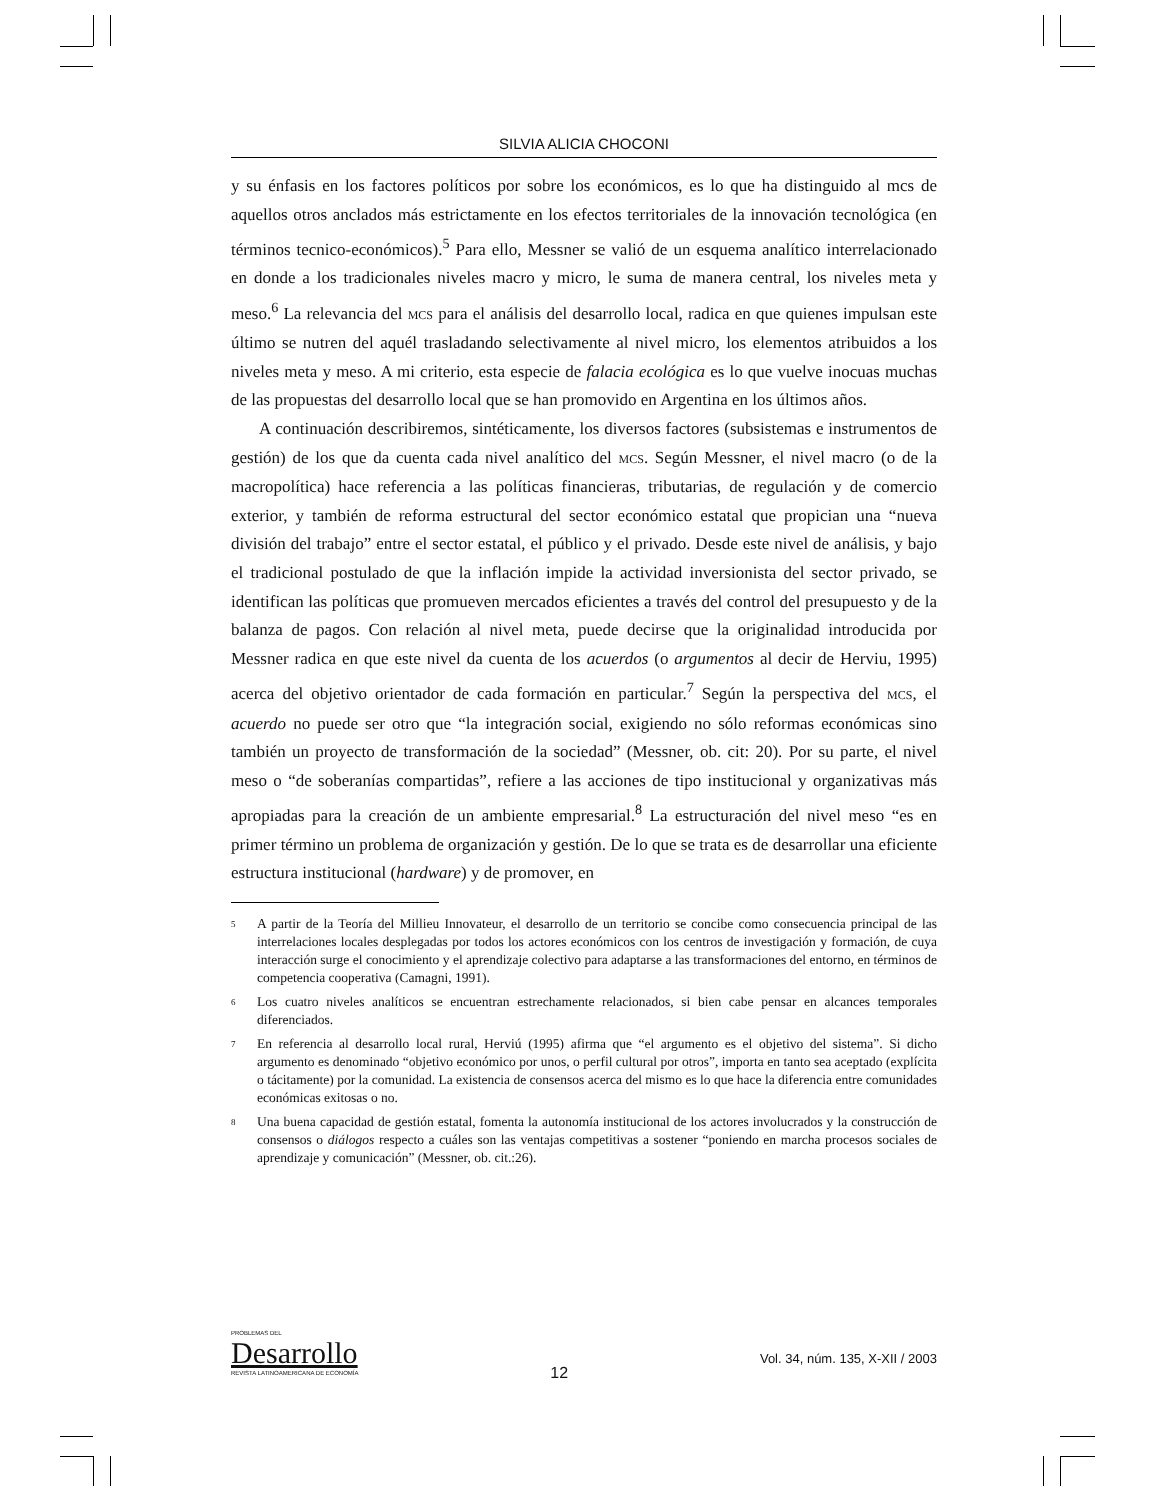SILVIA ALICIA CHOCONI
y su énfasis en los factores políticos por sobre los económicos, es lo que ha distinguido al mcs de aquellos otros anclados más estrictamente en los efectos territoriales de la innovación tecnológica (en términos tecnico-económicos).<sup>5</sup> Para ello, Messner se valió de un esquema analítico interrelacionado en donde a los tradicionales niveles macro y micro, le suma de manera central, los niveles meta y meso.<sup>6</sup> La relevancia del MCS para el análisis del desarrollo local, radica en que quienes impulsan este último se nutren del aquél trasladando selectivamente al nivel micro, los elementos atribuidos a los niveles meta y meso. A mi criterio, esta especie de falacia ecológica es lo que vuelve inocuas muchas de las propuestas del desarrollo local que se han promovido en Argentina en los últimos años.
A continuación describiremos, sintéticamente, los diversos factores (subsistemas e instrumentos de gestión) de los que da cuenta cada nivel analítico del MCS. Según Messner, el nivel macro (o de la macropolítica) hace referencia a las políticas financieras, tributarias, de regulación y de comercio exterior, y también de reforma estructural del sector económico estatal que propician una “nueva división del trabajo” entre el sector estatal, el público y el privado. Desde este nivel de análisis, y bajo el tradicional postulado de que la inflación impide la actividad inversionista del sector privado, se identifican las políticas que promueven mercados eficientes a través del control del presupuesto y de la balanza de pagos. Con relación al nivel meta, puede decirse que la originalidad introducida por Messner radica en que este nivel da cuenta de los acuerdos (o argumentos al decir de Herviu, 1995) acerca del objetivo orientador de cada formación en particular.<sup>7</sup> Según la perspectiva del MCS, el acuerdo no puede ser otro que “la integración social, exigiendo no sólo reformas económicas sino también un proyecto de transformación de la sociedad” (Messner, ob. cit: 20). Por su parte, el nivel meso o “de soberanías compartidas”, refiere a las acciones de tipo institucional y organizativas más apropiadas para la creación de un ambiente empresarial.<sup>8</sup> La estructuración del nivel meso “es en primer término un problema de organización y gestión. De lo que se trata es de desarrollar una eficiente estructura institucional (hardware) y de promover, en
5 A partir de la Teoría del Millieu Innovateur, el desarrollo de un territorio se concibe como consecuencia principal de las interrelaciones locales desplegadas por todos los actores económicos con los centros de investigación y formación, de cuya interacción surge el conocimiento y el aprendizaje colectivo para adaptarse a las transformaciones del entorno, en términos de competencia cooperativa (Camagni, 1991).
6 Los cuatro niveles analíticos se encuentran estrechamente relacionados, si bien cabe pensar en alcances temporales diferenciados.
7 En referencia al desarrollo local rural, Herviú (1995) afirma que “el argumento es el objetivo del sistema”. Si dicho argumento es denominado “objetivo económico por unos, o perfil cultural por otros”, importa en tanto sea aceptado (explícita o tácitamente) por la comunidad. La existencia de consensos acerca del mismo es lo que hace la diferencia entre comunidades económicas exitosas o no.
8 Una buena capacidad de gestión estatal, fomenta la autonomía institucional de los actores involucrados y la construcción de consensos o diálogos respecto a cuáles son las ventajas competitivas a sostener “poniendo en marcha procesos sociales de aprendizaje y comunicación” (Messner, ob. cit.:26).
PROBLEMAS DEL
Desarrollo
REVISTA LATINOAMERICANA DE ECONOMÍA
12
Vol. 34, núm. 135, X-XII / 2003